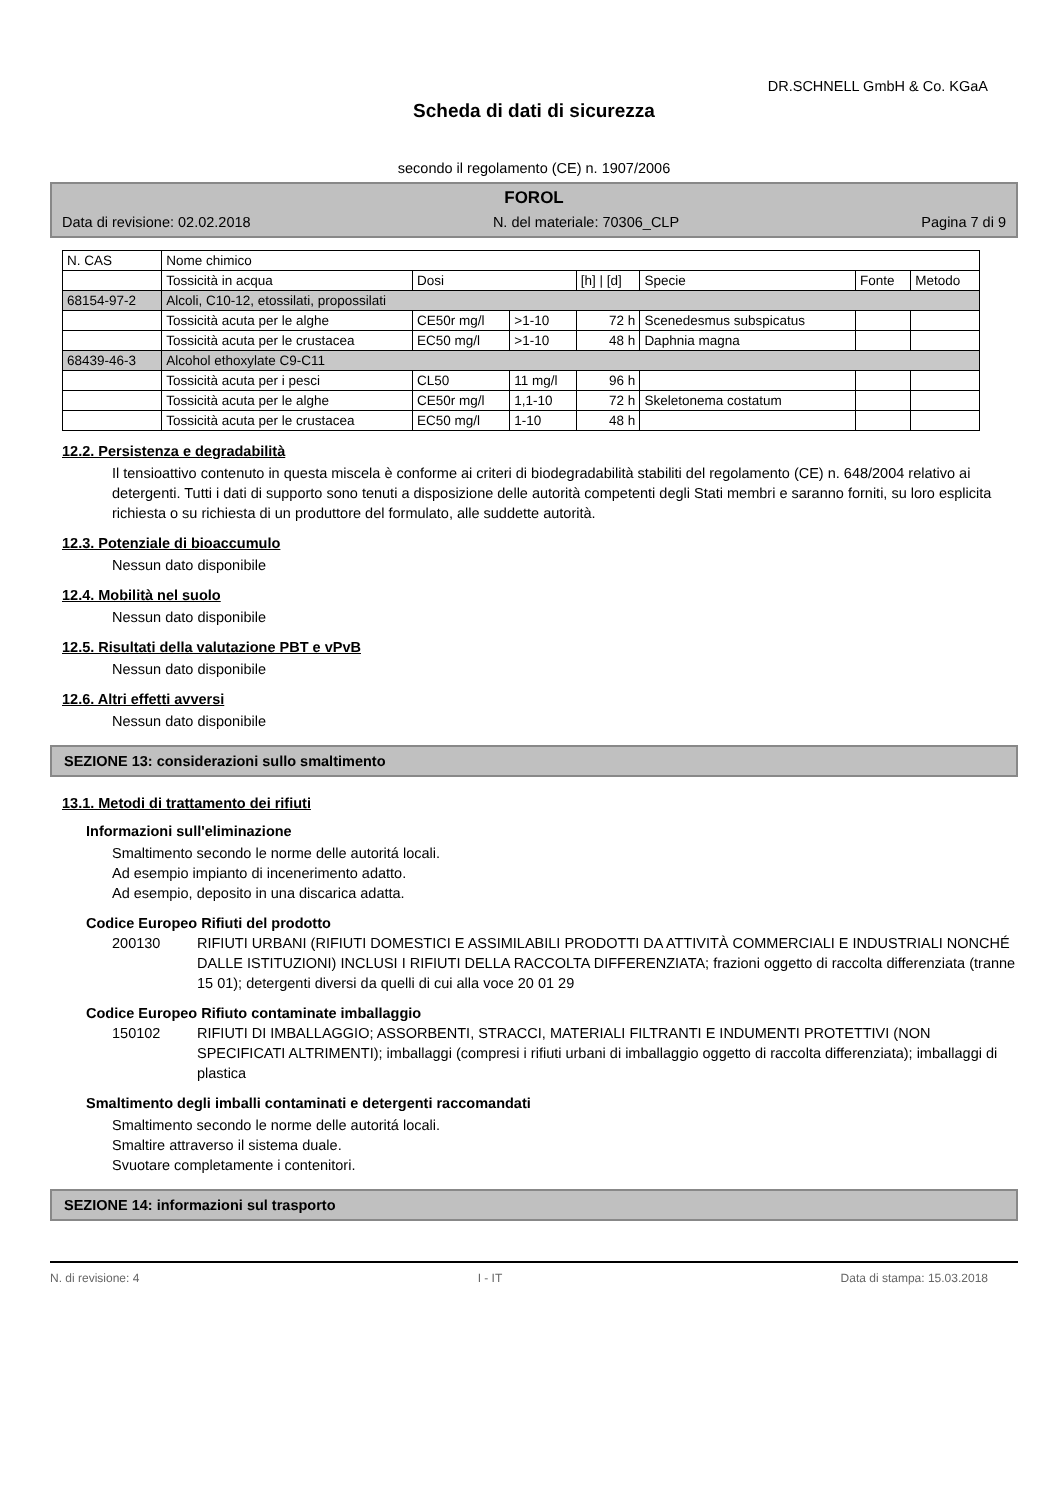DR.SCHNELL GmbH & Co. KGaA
Scheda di dati di sicurezza
secondo il regolamento (CE) n. 1907/2006
FOROL
Data di revisione: 02.02.2018 N. del materiale: 70306_CLP Pagina 7 di 9
| N. CAS | Nome chimico | | | | | | |
| --- | --- | --- | --- | --- | --- | --- | --- |
| | Tossicità in acqua | Dosi | | [h] / [d] | Specie | Fonte | Metodo |
| 68154-97-2 | Alcoli, C10-12, etossilati, propossilati | | | | | | |
| | Tossicità acuta per le alghe | CE50r mg/l | >1-10 | 72 h | Scenedesmus subspicatus | | |
| | Tossicità acuta per le crustacea | EC50 mg/l | >1-10 | 48 h | Daphnia magna | | |
| 68439-46-3 | Alcohol ethoxylate C9-C11 | | | | | | |
| | Tossicità acuta per i pesci | CL50 | 11 mg/l | 96 h | | | |
| | Tossicità acuta per le alghe | CE50r mg/l | 1,1-10 | 72 h | Skeletonema costatum | | |
| | Tossicità acuta per le crustacea | EC50 mg/l | 1-10 | 48 h | | | |
12.2. Persistenza e degradabilità
Il tensioattivo contenuto in questa miscela è conforme ai criteri di biodegradabilità stabiliti del regolamento (CE) n. 648/2004 relativo ai detergenti. Tutti i dati di supporto sono tenuti a disposizione delle autorità competenti degli Stati membri e saranno forniti, su loro esplicita richiesta o su richiesta di un produttore del formulato, alle suddette autorità.
12.3. Potenziale di bioaccumulo
Nessun dato disponibile
12.4. Mobilità nel suolo
Nessun dato disponibile
12.5. Risultati della valutazione PBT e vPvB
Nessun dato disponibile
12.6. Altri effetti avversi
Nessun dato disponibile
SEZIONE 13: considerazioni sullo smaltimento
13.1. Metodi di trattamento dei rifiuti
Informazioni sull'eliminazione
Smaltimento secondo le norme delle autoritá locali.
Ad esempio impianto di incenerimento adatto.
Ad esempio, deposito in una discarica adatta.
Codice Europeo Rifiuti del prodotto
200130 RIFIUTI URBANI (RIFIUTI DOMESTICI E ASSIMILABILI PRODOTTI DA ATTIVITÀ COMMERCIALI E INDUSTRIALI NONCHÉ DALLE ISTITUZIONI) INCLUSI I RIFIUTI DELLA RACCOLTA DIFFERENZIATA; frazioni oggetto di raccolta differenziata (tranne 15 01); detergenti diversi da quelli di cui alla voce 20 01 29
Codice Europeo Rifiuto contaminate imballaggio
150102 RIFIUTI DI IMBALLAGGIO; ASSORBENTI, STRACCI, MATERIALI FILTRANTI E INDUMENTI PROTETTIVI (NON SPECIFICATI ALTRIMENTI); imballaggi (compresi i rifiuti urbani di imballaggio oggetto di raccolta differenziata); imballaggi di plastica
Smaltimento degli imballi contaminati e detergenti raccomandati
Smaltimento secondo le norme delle autoritá locali.
Smaltire attraverso il sistema duale.
Svuotare completamente i contenitori.
SEZIONE 14: informazioni sul trasporto
N. di revisione: 4 I - IT Data di stampa: 15.03.2018